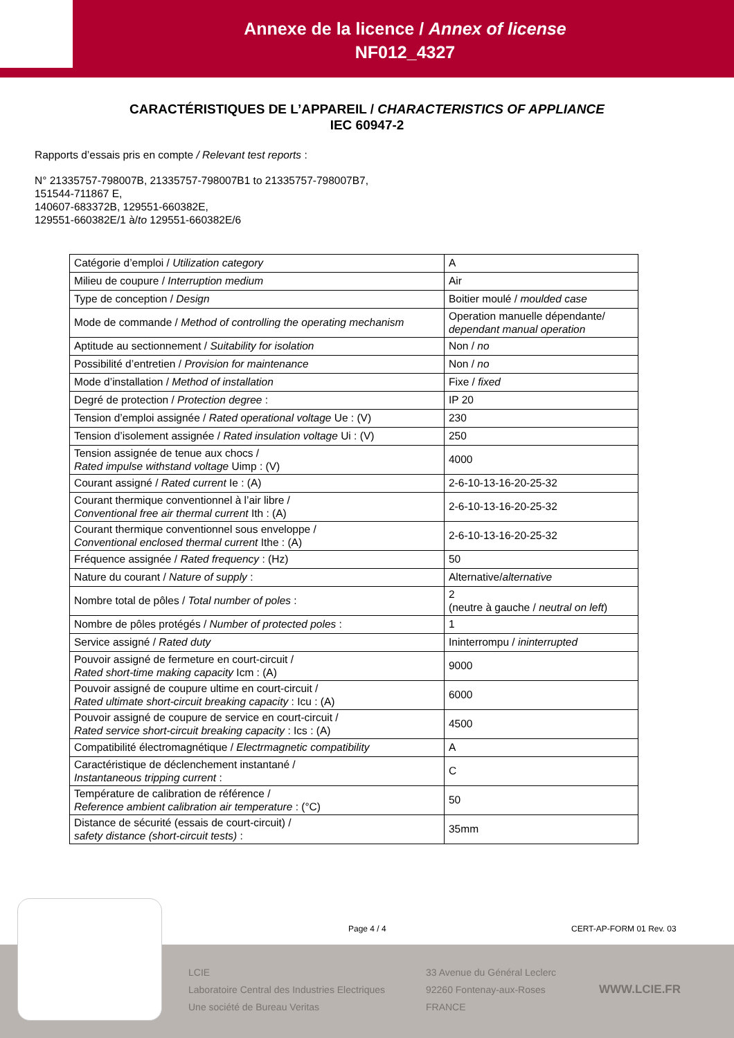Annexe de la licence / Annex of license
NF012_4327
CARACTÉRISTIQUES DE L’APPAREIL / CHARACTERISTICS OF APPLIANCE
IEC 60947-2
Rapports d’essais pris en compte / Relevant test reports :
N° 21335757-798007B, 21335757-798007B1 to 21335757-798007B7,
151544-711867 E,
140607-683372B, 129551-660382E,
129551-660382E/1 à/to 129551-660382E/6
| Catégorie d’emploi / Utilization category | A |
| Milieu de coupure / Interruption medium | Air |
| Type de conception / Design | Boitier moulé / moulded case |
| Mode de commande / Method of controlling the operating mechanism | Operation manuelle dépendante/ dependant manual operation |
| Aptitude au sectionnement / Suitability for isolation | Non / no |
| Possibilité d’entretien / Provision for maintenance | Non / no |
| Mode d’installation / Method of installation | Fixe / fixed |
| Degré de protection / Protection degree : | IP 20 |
| Tension d’emploi assignée / Rated operational voltage Ue : (V) | 230 |
| Tension d’isolement assignée / Rated insulation voltage Ui : (V) | 250 |
| Tension assignée de tenue aux chocs / Rated impulse withstand voltage Uimp : (V) | 4000 |
| Courant assigné / Rated current Ie : (A) | 2-6-10-13-16-20-25-32 |
| Courant thermique conventionnel à l’air libre / Conventional free air thermal current Ith : (A) | 2-6-10-13-16-20-25-32 |
| Courant thermique conventionnel sous enveloppe / Conventional enclosed thermal current Ithe : (A) | 2-6-10-13-16-20-25-32 |
| Fréquence assignée / Rated frequency : (Hz) | 50 |
| Nature du courant / Nature of supply : | Alternative/ alternative |
| Nombre total de pôles / Total number of poles : | 2 (neutre à gauche / neutral on left ) |
| Nombre de pôles protégés / Number of protected poles : | 1 |
| Service assigné / Rated duty | Ininterrompu / ininterrupted |
| Pouvoir assigné de fermeture en court-circuit / Rated short-time making capacity Icm : (A) | 9000 |
| Pouvoir assigné de coupure ultime en court-circuit / Rated ultimate short-circuit breaking capacity : Icu : (A) | 6000 |
| Pouvoir assigné de coupure de service en court-circuit / Rated service short-circuit breaking capacity : Ics : (A) | 4500 |
| Compatibilité électromagnétique / Electrmagnetic compatibility | A |
| Caractéristique de déclenchement instantané / Instantaneous tripping current : | C |
| Température de calibration de référence / Reference ambient calibration air temperature : (°C) | 50 |
| Distance de sécurité (essais de court-circuit) / safety distance (short-circuit tests) : | 35mm |
LCIE
Laboratoire Central des Industries Electriques
Une société de Bureau Veritas
33 Avenue du Général Leclerc
92260 Fontenay-aux-Roses
FRANCE
WWW.LCIE.FR
Page 4 / 4 CERT-AP-FORM 01 Rev. 03